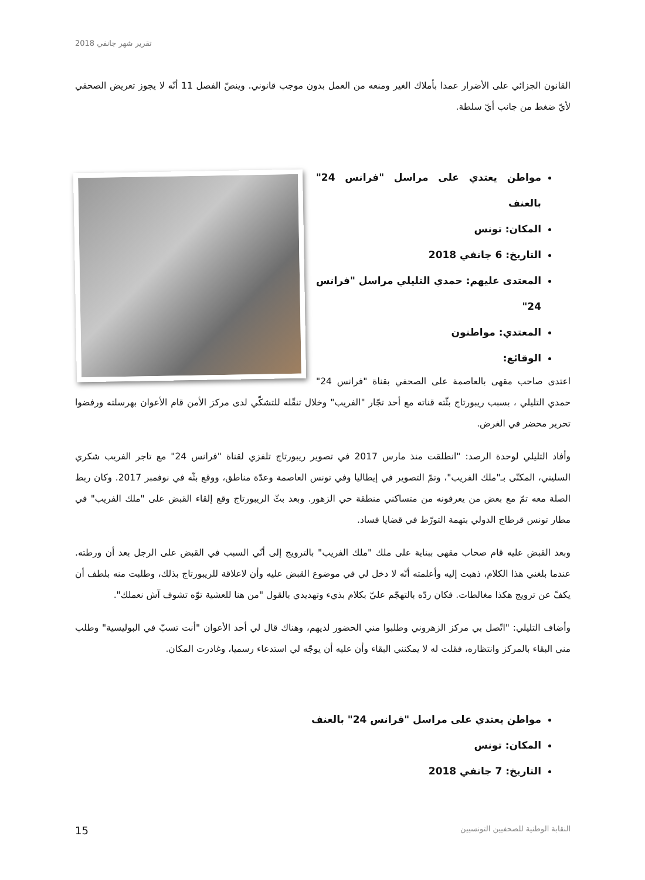تقرير شهر جانفي 2018
القانون الجزائي على الأضرار عمدا بأملاك الغير ومنعه من العمل بدون موجب قانوني. وينصّ الفصل 11 أنّه لا يجوز تعريض الصحفي لأيّ ضغط من جانب أيّ سلطة.
مواطن يعتدي على مراسل "فرانس 24" بالعنف
المكان: تونس
التاريخ: 6 جانفي 2018
المعتدى عليهم: حمدي التليلي مراسل "فرانس 24"
المعتدي: مواطنون
الوقائع:
اعتدى صاحب مقهى بالعاصمة على الصحفي بقناة "فرانس 24" حمدي التليلي ، بسبب ريبورتاج بثّته قناته مع أحد تجّار "الفريب" وخلال تنقّله للتشكّي لدى مركز الأمن قام الأعوان بهرسلته ورفضوا تحرير محضر في الغرض.
وأفاد التليلي لوحدة الرصد: "انطلقت منذ مارس 2017 في تصوير ريبورتاج تلفزي لقناة "فرانس 24" مع تاجر الفريب شكري السليني، المكنّى بـ"ملك الفريب"، وتمّ التصوير في إيطاليا وفي تونس العاصمة وعدّة مناطق، ووقع بثّه في نوفمبر 2017. وكان ربط الصلة معه تمّ مع بعض من يعرفونه من متساكني منطقة حي الزهور. وبعد بثّ الريبورتاج وقع إلقاء القبض على "ملك الفريب" في مطار تونس قرطاج الدولي بتهمة التورّط في قضايا فساد.
وبعد القبض عليه قام صحاب مقهى ببناية على ملك "ملك الفريب" بالترويج إلى أنّي السبب في القبض على الرجل بعد أن ورطته. عندما بلغني هذا الكلام، ذهبت إليه وأعلمته أنّه لا دخل لي في موضوع القبض عليه وأن لاعلاقة للريبورتاج بذلك، وطلبت منه بلطف أن يكفّ عن ترويج هكذا مغالطات. فكان ردّه بالتهجّم عليّ بكلام بذيء وتهديدي بالقول "من هنا للعشية توّه تشوف آش نعملك".
وأضاف التليلي: "اتّصل بي مركز الزهروني وطلبوا مني الحضور لديهم، وهناك قال لي أحد الأعوان "أنت تسبّ في البوليسية" وطلب مني البقاء بالمركز وانتظاره، فقلت له لا يمكنني البقاء وأن عليه أن يوجّه لي استدعاء رسميا، وغادرت المكان.
مواطن يعتدي على مراسل "فرانس 24" بالعنف
المكان: تونس
التاريخ: 7 جانفي 2018
النقابة الوطنية للصحفيين التونسيين 15